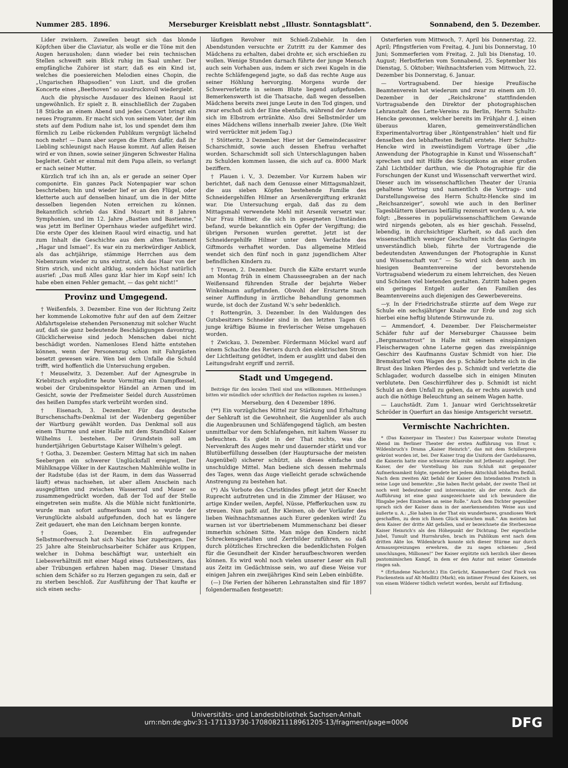Nummer 285. 1896. Merseburger Kreisblatt nebst „Illustr. Sonntagsblatt“. Sonnabend, den 5. Dezember.
Lider zwinkern. Zuweilen beugt sich das blonde Köpfchen über die Claviatur, als wolle er die Töne mit den Augen herausholen; dann wieder bei rein technischen Stellen schweift sein Blick ruhig im Saal umher. Der empfängliche Zuhörer ist starr, daß es ein Kind ist, welches die poesiereichen Melodien eines Chopin, die „Ungarischen Rhapsodien“ von Liszt, und die großen Koncerte eines „Beethoven“ so ausdrucksvoll wiedergiebt.
Auch die physische Ausdauer des kleinen Raoul ist ungewöhnlich. Er spielt z. B. einschließlich der Zugaben 18 Stücke an einem Abend und jedes Concert bringt ein neues Programm. Er macht sich von seinem Vater, der ihm stets auf dem Podium nahe ist, los und spendet dem ihm förmlich zu Leibe rückenden Publikum vergnügt lächelnd noch mehr! — Dann aber sorgen die Eltern dafür, daß ihr Liebling schleunigst nach Hause kommt. Auf allen Reisen wird er von ihnen, sowie seiner jüngeren Schwester Halina begleitet. Geht er einmal mit dem Papa allein, so verlangt er nach seiner Mutter.
Kürzlich traf ich ihn an, als er gerade an seiner Oper componirte. Ein ganzes Pack Notenpapier war schon beschrieben; hin und wieder lief er an den Flügel, oder kletterte auch auf denselben hinauf, um die in der Mitte desselben liegenden Noten erreichen zu können. Bekanntlich schrieb das Kind Mozart mit 8 Jahren Symphonien, und im 12. Jahre „Bastien und Bastienne,“ was jetzt im Berliner Opernhaus wieder aufgeführt wird. Die erste Oper des kleinen Raoul wird einactig, und hat zum Inhalt die Geschichte aus dem alten Testament „Hagar und Ismael“. Es war ein zu merkwürdiger Anblick, als das achtjährige, stämmige Herrchen aus dem Nebenraum wieder zu uns eintrat, sich das Haar von der Stirn strich, und nicht altklug, sondern höchst natürlich ausrief: „Das muß Alles ganz klar hier im Kopf sein! Ich habe eben einen Fehler gemacht, — das geht nicht!“
Provinz und Umgegend.
† Weißenfels, 3. Dezember. Eine von der Richtung Zeitz her kommende Lokomotive fuhr auf den auf dem Zeitzer Abfahrtsgeleise stehenden Personenzug mit solcher Wucht auf, daß sie ganz bedeutende Beschädigungen davontrug. Glücklicherweise sind jedoch Menschen dabei nicht beschädigt worden. Namenloses Elend hätte entstehen können, wenn der Personenzug schon mit Fahrgästen besetzt gewesen wäre. Wen bei dem Unfalle die Schuld trifft, wird hoffentlich die Untersuchung ergeben.
† Meuselwitz, 3. Dezember. Auf der Agnesgrube in Kriebitzsch explodirte heute Vormittag ein Dampfkessel, wobei der Grubeninspektor Händel an Armen und im Gesicht, sowie der Preßmeister Seidel durch Ausströmen des heißen Dampfes stark verbrüht worden sind.
† Eisenach, 3. Dezember. Für das deutsche Burschenschafts-Denkmal ist der Wadenberg gegenüber der Wartburg gewählt worden. Das Denkmal soll aus einem Thurme und einer Halle mit dem Standbild Kaiser Wilhelms I. bestehen. Der Grundstein soll am hundertjährigen Geburtstage Kaiser Wilhelm's gelegt.
† Gotha, 3. Dezember. Gestern Mittag hat sich im nahen Seebergen ein schwerer Unglücksfall ereignet. Der Mühlknappe Völker in der Kautzschen Mahlmühle wollte in der Radstube (das ist der Raum, in dem das Wasserrad läuft) etwas nachsehen, ist aber allem Anschein nach ausgeglitten und zwischen Wasserrad und Mauer so zusammengedrückt worden, daß der Tod auf der Stelle eingetreten sein mußte. Als die Mühle nicht funktionirte, wurde man sofort aufmerksam und so wurde der Verunglückte alsbald aufgefunden, doch hat es längere Zeit gedauert, ehe man den Leichnam bergen konnte.
† Goes, 2. Dezember. Ein aufregender Selbstmordversuch hat sich Nachts hier zugetragen. Der 25 Jahre alte Steinbruchsarbeiter Schäfer aus Krippen, welcher in Dohma beschäftigt war, unterhielt ein Liebesverhältniß mit einer Magd eines Gutsbesitzers, das aber Trübungen erfahren haben mag. Dieser Umstand schien dem Schäfer so zu Herzen gegangen zu sein, daß er zu sterben beschloß. Zur Ausführung der That kaufte er sich einen sechs-
läufigen Revolver mit Schieß-Zubehör. In den Abendstunden versuchte er Zutritt zu der Kammer des Mädchens zu erhalten, dabei drohte er, sich erschießen zu wollen. Wenige Stunden darnach führte der junge Mensch auch sein Vorhaben aus, indem er sich zwei Kugeln in die rechte Schläfengegend jagte, so daß das rechte Auge aus seiner Höhlung hervorging. Morgens wurde der Schwerverletzte in seinem Blute liegend aufgefunden. Bemerkenswerth ist die Thatsache, daß wegen desselben Mädchens bereits zwei junge Leute in den Tod gingen, und zwar erschoß sich der Eine ebenfalls, während der Andere sich im Elbstrom ertränkte. Also drei Selbstmörder um eines Mädchens willens innerhalb zweier Jahre. (Die Welt wird verrückter mit jedem Tag.)
† Stötteritz, 3 Dezember. Hier ist der Gemeindecassirer Scharschmidt, sowie auch dessen Ehefrau verhaftet worden. Scharschmidt soll sich Unterschlagungen haben zu Schulden kommen lassen, die sich auf ca. 8000 Mark beziffern.
† Plauen i. V., 3. Dezember. Vor Kurzem haben wir berichtet, daß nach dem Genusse einer Mittagsmahlzeit, die aus sieben Köpfen bestehende Familie des Schneidergehilfen Hilmer an Arsenikvergiftung erkrankt war. Die Untersuchung ergab, daß das zu dem Mittagsmahl verwendete Mehl mit Arsenik versetzt war. Nur Frau Hilmer, die sich in gesegneten Umständen befand, wurde bekanntlich ein Opfer der Vergiftung; die übrigen Personen wurden gerettet. Jetzt ist der Schneidergehilfe Hilmer unter dem Verdachte des Giftmords verhaftet worden. Das allgemeine Mitleid wendet sich den fünf noch in ganz jugendlichem Alter befindlichen Kindern zu.
† Treuen, 2. Dezember. Durch die Kälte erstarrt wurde am Montag früh in einem Chausseegraben an der nach Weißensand führenden Straße der bejahrte Weber Winkelmann aufgefunden. Obwohl der Erstarrte nach seiner Auffindung in ärztliche Behandlung genommen wurde, ist doch der Zustand W.'s sehr bedenklich.
† Rottengrün, 3. Dezember. In den Waldungen des Gutsbesitzers Schneider sind in den letzten Tagen 65 junge kräftige Bäume in frevlerischer Weise umgehauen worden.
† Zwickau, 3. Dezember. Fördermann Möckel ward auf einem Schachte des Reviers durch den elektrischen Strom der Lichtleitung getödtet, indem er ausglitt und dabei den Leitungsdraht ergriff und zerriß.
Stadt und Umgegend.
Beiträge für den localen Theil sind uns willkommen. Mittheilungen bitten wir mündlich oder schriftlich der Redaction zugehen zu lassen.)
Merseburg, den 4 Dezember 1896.
(**) Ein vorzügliches Mittel zur Stärkung und Erhaltung der Sehkraft ist die Gewohnheit, die Augenlider als auch die Augenbraunen und Schläfengegend täglich, am besten unmittelbar vor dem Schlafengehen, mit kaltem Wasser zu befeuchten. Es giebt in der That nichts, was die Nervenkraft des Auges mehr und dauernder stärkt und vor Blutüberfüllung desselben (der Hauptursache der meisten Augenübel) sicherer schützt, als dieses einfache und unschuldige Mittel. Man bediene sich dessen mehrmals des Tages, wenn das Auge vielleicht gerade schwächende Anstrengung zu bestehen hat.
(*) Als Vorbote des Christkindes pflegt jetzt der Knecht Ruprecht aufzutreten und in die Zimmer der Häuser, wo artige Kinder weilen, Aepfel, Nüsse, Pfefferkuchen usw. zu streuen. Nun paßt auf, Ihr Kleinen, ob der Vorläufer des lieben Weihnachtsmannes auch Eurer gedenken wird! Zu warnen ist vor übertriebenem Mummenschanz bei dieser immerhin schönen Sitte. Man möge den Kindern nicht Schreckensgestalten und Zerrbilder zuführen, so daß durch plötzliches Erschrecken die bedenklichsten Folgen für die Gesundheit der Kinder heraufbeschworen werden können. Es wird wohl noch vielen unserer Leser ein Fall aus Zeitz im Gedächtnisse sein, wo auf diese Weise vor einigen Jahren ein zweijähriges Kind sein Leben einbüßte.
(—) Die Ferien der höheren Lehranstalten sind für 1897 folgendermaßen festgesetzt:
Osterferien vom Mittwoch, 7. April bis Donnerstag, 22. April; Pfingstferien vom Freitag, 4. Juni bis Donnerstag, 10 Juni; Sommerferien vom Freitag, 2. Juli bis Dienstag, 10. August; Herbstferien vom Sonnabend, 25. September bis Dienstag, 5. Oktober; Weihnachtsferien vom Mittwoch, 22. Dezember bis Donnerstag, 6. Januar.
— Vortragsabend. Der hiesige Preußische Beamtenverein hat wiederum und zwar zu einem am 10. Dezember in der „Reichskrone“ stattfindenden Vortragsabende den Direktor der photographischen Lehranstalt des Lette-Vereins zu Berlin, Herrn Schultz-Hencke gewonnen, welcher bereits im Frühjahr d. J. einen überaus klaren, gemeinverständlichen Experimentalvortrag über „Röntgenstrahlen“ hielt und für denselben den lebhaftesten Beifall erntete. Herr Schultz-Hencke wird in zweistündigem Vortrage über „die Anwendung der Photographie in Kunst und Wissenschaft“ sprechen und mit Hülfe des Scioptikons an einer großen Zahl Lichtbilder darthun, wie die Photographie für die Forschungen der Kunst und Wissenschaft verwerthet wird. Dieser auch im wissenschaftlichen Theater der Urania gehaltene Vortrag und namentlich die Vortrags- und Darstellungsweise des Herrn Schultz-Hencke sind im „Reichsanzeiger“, sowohl wie auch in den Berliner Tagesblättern überaus beifällig rezensirt worden u. A. wie folgt: „Besseres in populärwissenschaftlichem Gewande wird nirgends geboten, als es hier geschah. Fesselnd, lebendig, in durchsichtiger Klarheit, so daß auch den wissenschaftlich weniger Geschulten nicht das Geringste unverständlich blieb, führte der Vortragende die bedeutendsten Anwendungen der Photographie in Kunst und Wissenschaft vor.“ — So wird sich denn auch im hiesigen Beamtenvereine der bevorstehende Vortragsabend wiederum zu einem lehrreichen, des Neuen und Schönen viel bietenden gestalten. Zutritt haben gegen ein geringes Entgelt außer den Familien des Beamtenvereins auch diejenigen des Gewerbevereins.
—y. In der Friedrichstraße stürzte auf dem Wege zur Schule ein sechsjähriger Knabe zur Erde und zog sich hierbei eine heftig blutende Stirnwunde zu.
— Ammendorf, 4. Dezember. Der Fleischermeister Schäfer fuhr auf der Merseburger Chaussee beim „Bergmannstrost“ in Halle mit seinem einspännigen Fleischerwagen ohne Laterne gegen das zweispännige Geschirr des Kaufmanns Gustav Schmidt von hier. Die Bremskurbel vom Wagen des p. Schäfer bohrte sich in die Brust des linken Pferdes des p. Schmidt und verletzte die Schlagader, wodurch dasselbe sich in einigen Minuten verblutete. Den Geschirrführer des p. Schmidt ist nicht Schuld an dem Unfall zu geben, da er rechts auswich und auch die nöthige Beleuchtung an seinem Wagen hatte.
— Lauchstädt. Zum 1. Januar wird Gerichtssekretär Schröder in Querfurt an das hiesige Amtsgericht versetzt.
Vermischte Nachrichten.
* (Das Kaiserpaar im Theater.) Das Kaiserpaar wohnte Dienstag Abend im Berliner Theater der ersten Aufführung von Ernst v. Wildenbruch's Drama „Kaiser Heinrich“, das mit dem Schillerpreis gekrönt worden ist, bei. Der Kaiser trug die Uniform der Gardehusaren, die Kaiserin hatte eine schwarze Atlasrobe mit Jetbesatz angelegt. Der Kaiser, der der Vorstellung bis zum Schluß mit gespannter Aufmerksamkeit folgte, spendete bei jedem Aktschluß lebhaften Beifall. Nach dem zweiten Akt befahl der Kaiser den Intendanten Pratsch in seine Loge und bemerkte: „Sie haben Recht gehabt, der zweite Theil ist noch weit bedeutender und interessanter, als der erste. Auch die Aufführung ist eine ganz ausgezeichnete und ich bewundere die Hingabe jedes Einzelnen an seine Rolle.“ Auch dem Dichter gegenüber sprach sich der Kaiser dann in der anerkennendsten Weise aus und äußerte u. A.: „Sie haben in der That ein wunderbares, grandioses Werk geschaffen, zu dem ich Ihnen Glück wünschen muß.“ Am meisten hat dem Kaiser der dritte Akt gefallen, und er bezeichnete die Sterbeszene Kaiser Heinrich's als den Höhepunkt der Dichtung. Der eigentliche Jubel, Tumult und Hurrahrufen, brach im Publikum erst nach dem dritten Akte los. Wildenbruch konnte sich dieser Stürme nur durch Armausspreizungen erwehren, die zu sagen schienen: „Seid umschlungen, Millionen!“ Der Kaiser ergötzte sich herzlich über diesen pantomimischen Kampf, in dem er den Autor mit seiner Gemeinde ringen sah.
* (Erfundene Nachricht.) Ein Gerücht, Kammerherr Graf Finck von Finckenstein auf Alt-Madlitz (Mark), ein intimer Freund des Kaisers, sei von einem Wilderer tödlich verletzt worden, beruht auf Erfindung.
Universitäts- und Landesbibliothek Sachsen-Anhalt
urn:nbn:de:gbv:3:1-171133730-17080821118961205-13/fragment/page=0006
DFG